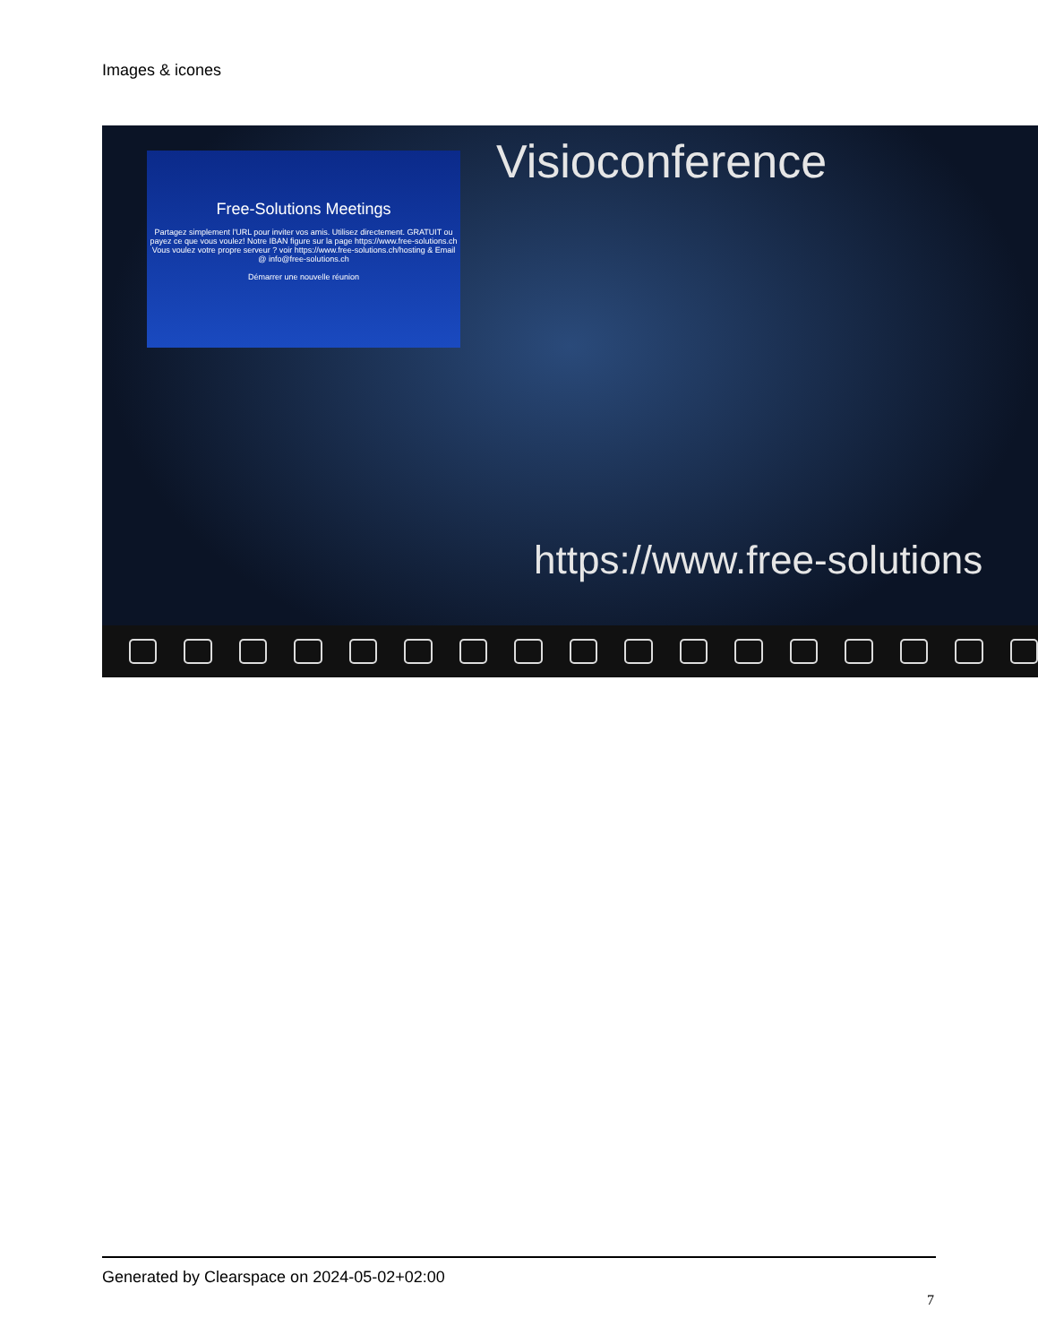Images & icones
Free-Solutions Meetings
Partagez simplement l'URL pour inviter vos amis. Utilisez directement. GRATUIT ou payez ce que vous voulez! Notre IBAN figure sur la page https://www.free-solutions.ch Vous voulez votre propre serveur ? voir https://www.free-solutions.ch/hosting & Email @ info@free-solutions.ch
Démarrer une nouvelle réunion
Visioconference
https://www.free-solutions
Generated by Clearspace on 2024-05-02+02:00
7